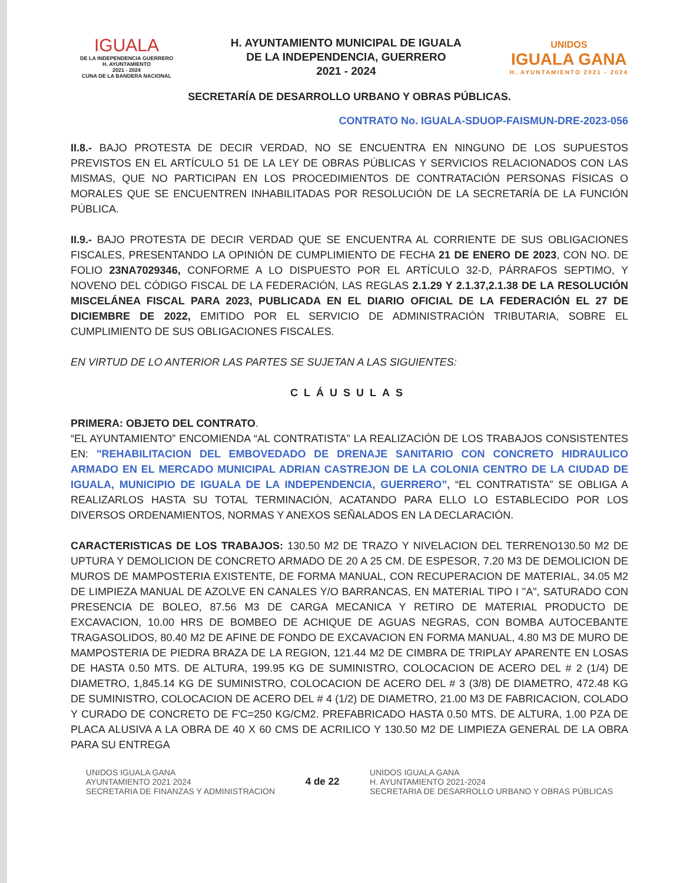IGUALA
DE LA INDEPENDENCIA GUERRERO
H. AYUNTAMIENTO
2021 - 2024
CUNA DE LA BANDERA NACIONAL
H. AYUNTAMIENTO MUNICIPAL DE IGUALA
DE LA INDEPENDENCIA, GUERRERO
2021 - 2024
UNIDOS
IGUALA GANA
H. AYUNTAMIENTO 2021 - 2024
SECRETARÍA DE DESARROLLO URBANO Y OBRAS PÚBLICAS.
CONTRATO No. IGUALA-SDUOP-FAISMUN-DRE-2023-056
II.8.- BAJO PROTESTA DE DECIR VERDAD, NO SE ENCUENTRA EN NINGUNO DE LOS SUPUESTOS PREVISTOS EN EL ARTÍCULO 51 DE LA LEY DE OBRAS PÚBLICAS Y SERVICIOS RELACIONADOS CON LAS MISMAS, QUE NO PARTICIPAN EN LOS PROCEDIMIENTOS DE CONTRATACIÓN PERSONAS FÍSICAS O MORALES QUE SE ENCUENTREN INHABILITADAS POR RESOLUCIÓN DE LA SECRETARÍA DE LA FUNCIÓN PÚBLICA.
II.9.- BAJO PROTESTA DE DECIR VERDAD QUE SE ENCUENTRA AL CORRIENTE DE SUS OBLIGACIONES FISCALES, PRESENTANDO LA OPINIÓN DE CUMPLIMIENTO DE FECHA 21 DE ENERO DE 2023, CON NO. DE FOLIO 23NA7029346, CONFORME A LO DISPUESTO POR EL ARTÍCULO 32-D, PÁRRAFOS SEPTIMO, Y NOVENO DEL CÓDIGO FISCAL DE LA FEDERACIÓN, LAS REGLAS 2.1.29 Y 2.1.37,2.1.38 DE LA RESOLUCIÓN MISCELÁNEA FISCAL PARA 2023, PUBLICADA EN EL DIARIO OFICIAL DE LA FEDERACIÓN EL 27 DE DICIEMBRE DE 2022, EMITIDO POR EL SERVICIO DE ADMINISTRACIÓN TRIBUTARIA, SOBRE EL CUMPLIMIENTO DE SUS OBLIGACIONES FISCALES.
EN VIRTUD DE LO ANTERIOR LAS PARTES SE SUJETAN A LAS SIGUIENTES:
CLÁUSULAS
PRIMERA: OBJETO DEL CONTRATO.
“EL AYUNTAMIENTO” ENCOMIENDA “AL CONTRATISTA” LA REALIZACIÓN DE LOS TRABAJOS CONSISTENTES EN: "REHABILITACION DEL EMBOVEDADO DE DRENAJE SANITARIO CON CONCRETO HIDRAULICO ARMADO EN EL MERCADO MUNICIPAL ADRIAN CASTREJON DE LA COLONIA CENTRO DE LA CIUDAD DE IGUALA, MUNICIPIO DE IGUALA DE LA INDEPENDENCIA, GUERRERO”, “EL CONTRATISTA” SE OBLIGA A REALIZARLOS HASTA SU TOTAL TERMINACIÓN, ACATANDO PARA ELLO LO ESTABLECIDO POR LOS DIVERSOS ORDENAMIENTOS, NORMAS Y ANEXOS SEÑALADOS EN LA DECLARACIÓN.
CARACTERISTICAS DE LOS TRABAJOS: 130.50 M2 DE TRAZO Y NIVELACION DEL TERRENO130.50 M2 DE UPTURA Y DEMOLICION DE CONCRETO ARMADO DE 20 A 25 CM. DE ESPESOR, 7.20 M3 DE DEMOLICION DE MUROS DE MAMPOSTERIA EXISTENTE, DE FORMA MANUAL, CON RECUPERACION DE MATERIAL, 34.05 M2 DE LIMPIEZA MANUAL DE AZOLVE EN CANALES Y/O BARRANCAS, EN MATERIAL TIPO I "A", SATURADO CON PRESENCIA DE BOLEO, 87.56 M3 DE CARGA MECANICA Y RETIRO DE MATERIAL PRODUCTO DE EXCAVACION, 10.00 HRS DE BOMBEO DE ACHIQUE DE AGUAS NEGRAS, CON BOMBA AUTOCEBANTE TRAGASOLIDOS, 80.40 M2 DE AFINE DE FONDO DE EXCAVACION EN FORMA MANUAL, 4.80 M3 DE MURO DE MAMPOSTERIA DE PIEDRA BRAZA DE LA REGION, 121.44 M2 DE CIMBRA DE TRIPLAY APARENTE EN LOSAS DE HASTA 0.50 MTS. DE ALTURA, 199.95 KG DE SUMINISTRO, COLOCACION DE ACERO DEL # 2 (1/4) DE DIAMETRO, 1,845.14 KG DE SUMINISTRO, COLOCACION DE ACERO DEL # 3 (3/8) DE DIAMETRO, 472.48 KG DE SUMINISTRO, COLOCACION DE ACERO DEL # 4 (1/2) DE DIAMETRO, 21.00 M3 DE FABRICACION, COLADO Y CURADO DE CONCRETO DE F'C=250 KG/CM2. PREFABRICADO HASTA 0.50 MTS. DE ALTURA, 1.00 PZA DE PLACA ALUSIVA A LA OBRA DE 40 X 60 CMS DE ACRILICO Y 130.50 M2 DE LIMPIEZA GENERAL DE LA OBRA PARA SU ENTREGA
UNIDOS IGUALA GANA
AYUNTAMIENTO 2021 2024
SECRETARIA DE FINANZAS Y ADMINISTRACION
4 de 22
UNIDOS IGUALA GANA
H. AYUNTAMIENTO 2021-2024
SECRETARIA DE DESARROLLO URBANO Y OBRAS PÚBLICAS